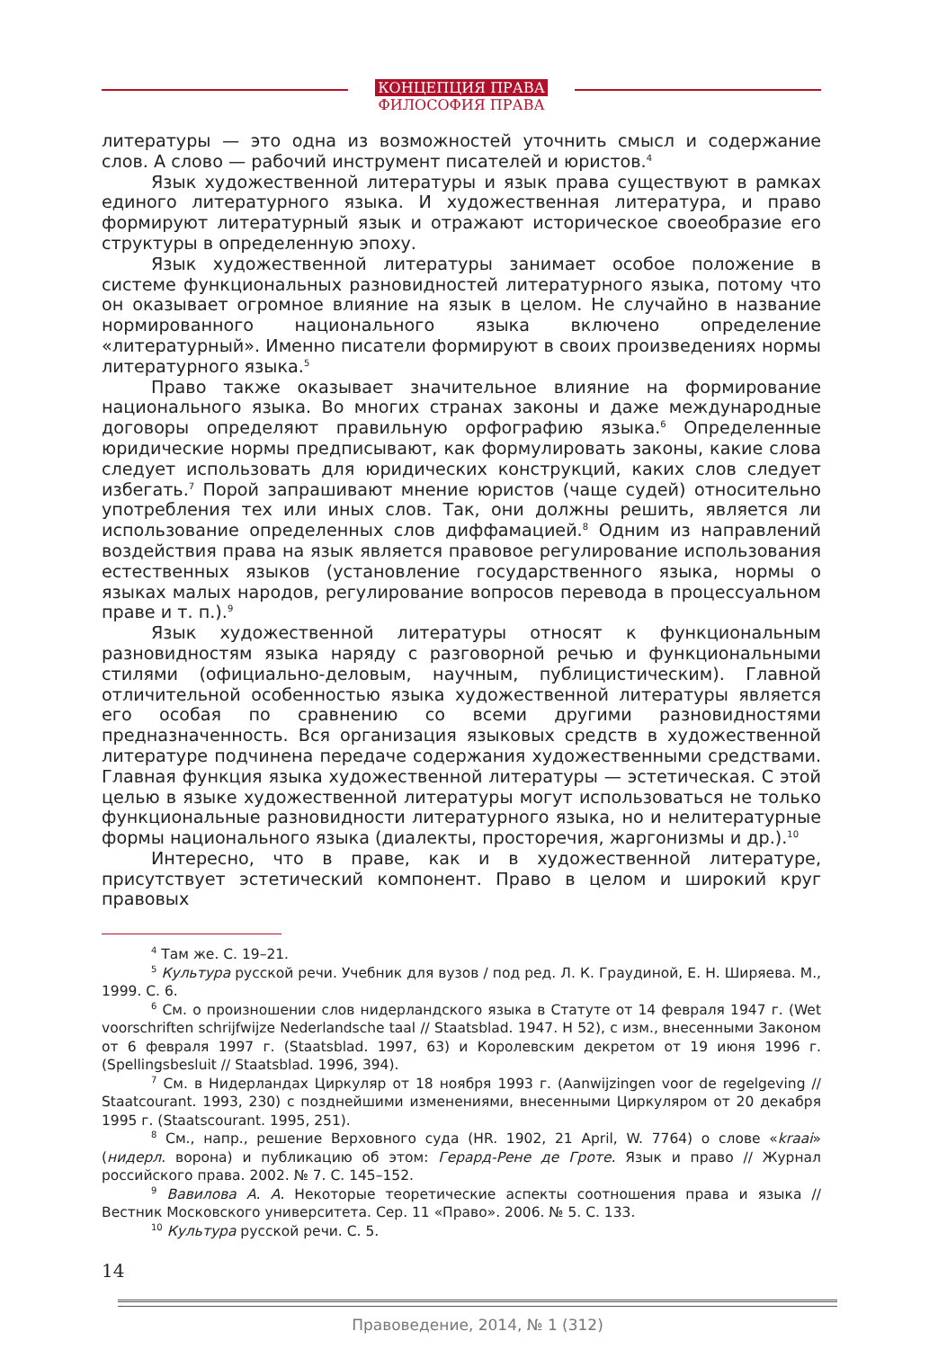КОНЦЕПЦИЯ ПРАВА
ФИЛОСОФИЯ ПРАВА
литературы — это одна из возможностей уточнить смысл и содержание слов. А слово — рабочий инструмент писателей и юристов.<sup>4</sup>
Язык художественной литературы и язык права существуют в рамках единого литературного языка. И художественная литература, и право формируют литературный язык и отражают историческое своеобразие его структуры в определенную эпоху.
Язык художественной литературы занимает особое положение в системе функциональных разновидностей литературного языка, потому что он оказывает огромное влияние на язык в целом. Не случайно в название нормированного национального языка включено определение «литературный». Именно писатели формируют в своих произведениях нормы литературного языка.<sup>5</sup>
Право также оказывает значительное влияние на формирование национального языка. Во многих странах законы и даже международные договоры определяют правильную орфографию языка.<sup>6</sup> Определенные юридические нормы предписывают, как формулировать законы, какие слова следует использовать для юридических конструкций, каких слов следует избегать.<sup>7</sup> Порой запрашивают мнение юристов (чаще судей) относительно употребления тех или иных слов. Так, они должны решить, является ли использование определенных слов диффамацией.<sup>8</sup> Одним из направлений воздействия права на язык является правовое регулирование использования естественных языков (установление государственного языка, нормы о языках малых народов, регулирование вопросов перевода в процессуальном праве и т. п.).<sup>9</sup>
Язык художественной литературы относят к функциональным разновидностям языка наряду с разговорной речью и функциональными стилями (официально-деловым, научным, публицистическим). Главной отличительной особенностью языка художественной литературы является его особая по сравнению со всеми другими разновидностями предназначенность. Вся организация языковых средств в художественной литературе подчинена передаче содержания художественными средствами. Главная функция языка художественной литературы — эстетическая. С этой целью в языке художественной литературы могут использоваться не только функциональные разновидности литературного языка, но и нелитературные формы национального языка (диалекты, просторечия, жаргонизмы и др.).<sup>10</sup>
Интересно, что в праве, как и в художественной литературе, присутствует эстетический компонент. Право в целом и широкий круг правовых
<sup>4</sup> Там же. С. 19–21.
<sup>5</sup> Культура русской речи. Учебник для вузов / под ред. Л. К. Граудиной, Е. Н. Ширяева. М., 1999. С. 6.
<sup>6</sup> См. о произношении слов нидерландского языка в Статуте от 14 февраля 1947 г. (Wet voorschriften schrijfwijze Nederlandsche taal // Staatsblad. 1947. H 52), с изм., внесенными Законом от 6 февраля 1997 г. (Staatsblad. 1997, 63) и Королевским декретом от 19 июня 1996 г. (Spellingsbesluit // Staatsblad. 1996, 394).
<sup>7</sup> См. в Нидерландах Циркуляр от 18 ноября 1993 г. (Aanwijzingen voor de regelgeving // Staatcourant. 1993, 230) с позднейшими изменениями, внесенными Циркуляром от 20 декабря 1995 г. (Staatscourant. 1995, 251).
<sup>8</sup> См., напр., решение Верховного суда (HR. 1902, 21 April, W. 7764) о слове «kraai» (нидерл. ворона) и публикацию об этом: Герард-Рене де Гроте. Язык и право // Журнал российского права. 2002. № 7. С. 145–152.
<sup>9</sup> Вавилова А. А. Некоторые теоретические аспекты соотношения права и языка // Вестник Московского университета. Сер. 11 «Право». 2006. № 5. С. 133.
<sup>10</sup> Культура русской речи. С. 5.
14
Правоведение, 2014, № 1 (312)